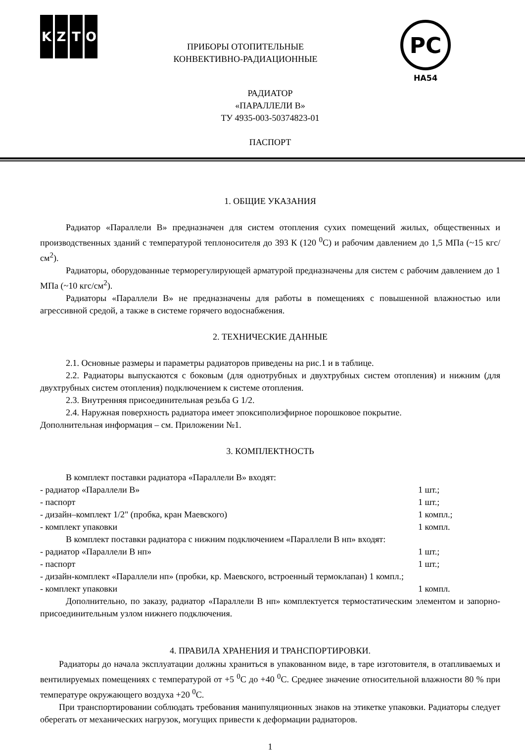KZTO
PC
НА54
ПРИБОРЫ ОТОПИТЕЛЬНЫЕ
КОНВЕКТИВНО-РАДИАЦИОННЫЕ
РАДИАТОР
«ПАРАЛЛЕЛИ В»
ТУ 4935-003-50374823-01
ПАСПОРТ
1. ОБЩИЕ УКАЗАНИЯ
Радиатор «Параллели В» предназначен для систем отопления сухих помещений жилых, общественных и производственных зданий с температурой теплоносителя до 393 К (120 <sup>0</sup>С) и рабочим давлением до 1,5 МПа (~15 кгс/см<sup>2</sup>).
Радиаторы, оборудованные терморегулирующей арматурой предназначены для систем с рабочим давлением до 1 МПа (~10 кгс/см<sup>2</sup>).
Радиаторы «Параллели В» не предназначены для работы в помещениях с повышенной влажностью или агрессивной средой, а также в системе горячего водоснабжения.
2. ТЕХНИЧЕСКИЕ ДАННЫЕ
2.1. Основные размеры и параметры радиаторов приведены на рис.1 и в таблице.
2.2. Радиаторы выпускаются с боковым (для однотрубных и двухтрубных систем отопления) и нижним (для двухтрубных систем отопления) подключением к системе отопления.
2.3. Внутренняя присоединительная резьба G 1/2.
2.4. Наружная поверхность радиатора имеет эпоксиполиэфирное порошковое покрытие.
Дополнительная информация – см. Приложении №1.
3. КОМПЛЕКТНОСТЬ
В комплект поставки радиатора «Параллели В» входят:
- радиатор «Параллели В» 1 шт.;
- паспорт 1 шт.;
- дизайн–комплект 1/2" (пробка, кран Маевского) 1 компл.;
- комплект упаковки 1 компл.
В комплект поставки радиатора с нижним подключением «Параллели В нп» входят:
- радиатор «Параллели В нп» 1 шт.;
- паспорт 1 шт.;
- дизайн-комплект «Параллели нп» (пробки, кр. Маевского, встроенный термоклапан) 1 компл.;
- комплект упаковки 1 компл.
Дополнительно, по заказу, радиатор «Параллели В нп» комплектуется термостатическим элементом и запорно-присоединительным узлом нижнего подключения.
4. ПРАВИЛА ХРАНЕНИЯ И ТРАНСПОРТИРОВКИ.
Радиаторы до начала эксплуатации должны храниться в упакованном виде, в таре изготовителя, в отапливаемых и вентилируемых помещениях с температурой от +5 <sup>0</sup>С до +40 <sup>0</sup>С. Среднее значение относительной влажности 80 % при температуре окружающего воздуха +20 <sup>0</sup>С.
При транспортировании соблюдать требования манипуляционных знаков на этикетке упаковки. Радиаторы следует оберегать от механических нагрузок, могущих привести к деформации радиаторов.
1